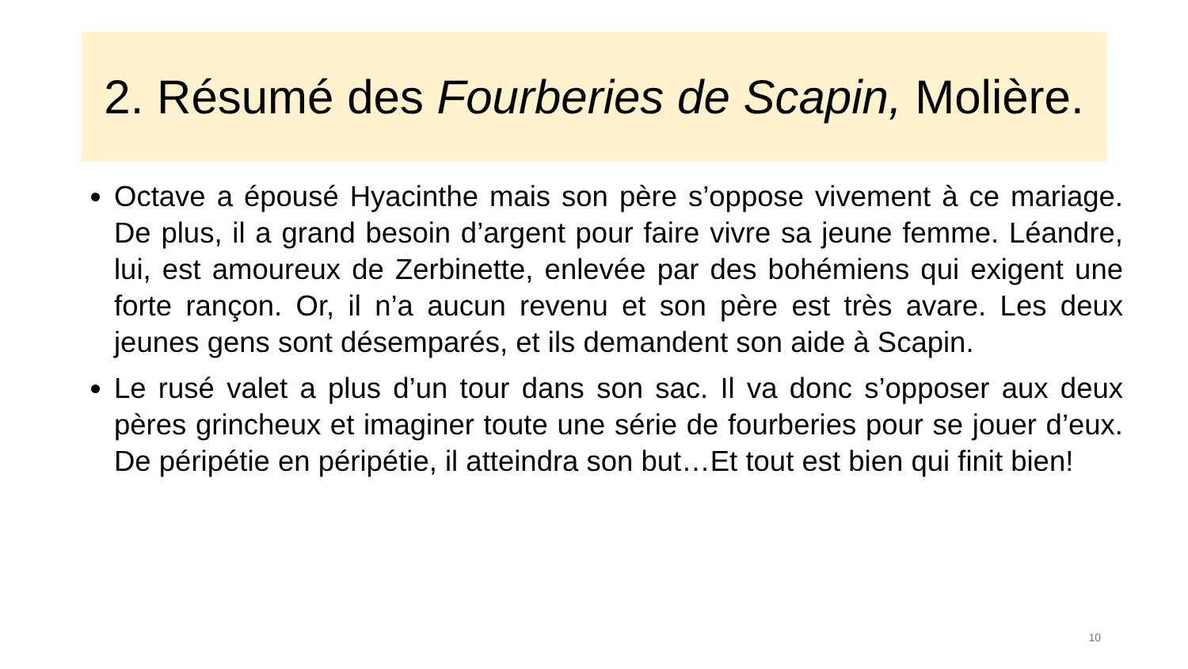2. Résumé des Fourberies de Scapin, Molière.
Octave a épousé Hyacinthe mais son père s’oppose vivement à ce mariage. De plus, il a grand besoin d’argent pour faire vivre sa jeune femme. Léandre, lui, est amoureux de Zerbinette, enlevée par des bohémiens qui exigent une forte rançon. Or, il n’a aucun revenu et son père est très avare. Les deux jeunes gens sont désemparés, et ils demandent son aide à Scapin.
Le rusé valet a plus d’un tour dans son sac. Il va donc s’opposer aux deux pères grincheux et imaginer toute une série de fourberies pour se jouer d’eux. De péripétie en péripétie, il atteindra son but…Et tout est bien qui finit bien!
10